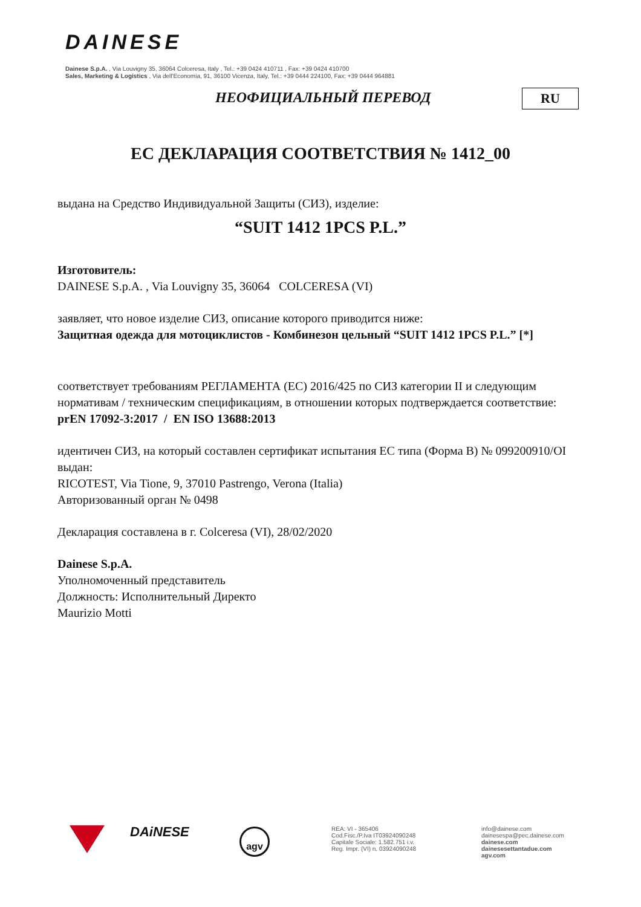DAINESE
Dainese S.p.A. , Via Louvigny 35, 36064 Colceresa, Italy , Tel.: +39 0424 410711 , Fax: +39 0424 410700
Sales, Marketing & Logistics , Via dell'Economia, 91, 36100 Vicenza, Italy, Tel.: +39 0444 224100, Fax: +39 0444 964881
НЕОФИЦИАЛЬНЫЙ ПЕРЕВОД RU
ЕС ДЕКЛАРАЦИЯ СООТВЕТСТВИЯ № 1412_00
выдана на Средство Индивидуальной Защиты (СИЗ), изделие:
“SUIT 1412 1PCS P.L.”
Изготовитель:
DAINESE S.p.A. , Via Louvigny 35, 36064 COLCERESA (VI)
заявляет, что новое изделие СИЗ, описание которого приводится ниже:
Защитная одежда для мотоциклистов - Комбинезон цельный “SUIT 1412 1PCS P.L.” [*]
соответствует требованиям РЕГЛАМЕНТА (ЕС) 2016/425 по СИЗ категории II и следующим нормативам / техническим спецификациям, в отношении которых подтверждается соответствие:
prEN 17092-3:2017 / EN ISO 13688:2013
идентичен СИЗ, на который составлен сертификат испытания ЕС типа (Форма В) № 099200910/OI выдан:
RICOTEST, Via Tione, 9, 37010 Pastrengo, Verona (Italia)
Авторизованный орган № 0498
Декларация составлена в г. Colceresa (VI), 28/02/2020
Dainese S.p.A.
Уполномоченный представитель
Должность: Исполнительный Директо
Maurizio Motti
DAiNESE agv
REA: VI - 365406
Cod.Fisc./P.Iva IT03924090248
Capitale Sociale: 1.582.751 i.v.
Reg. Impr. (VI) n. 03924090248
info@dainese.com
dainesespa@pec.dainese.com
dainese.com
dainesesettantadue.com
agv.com